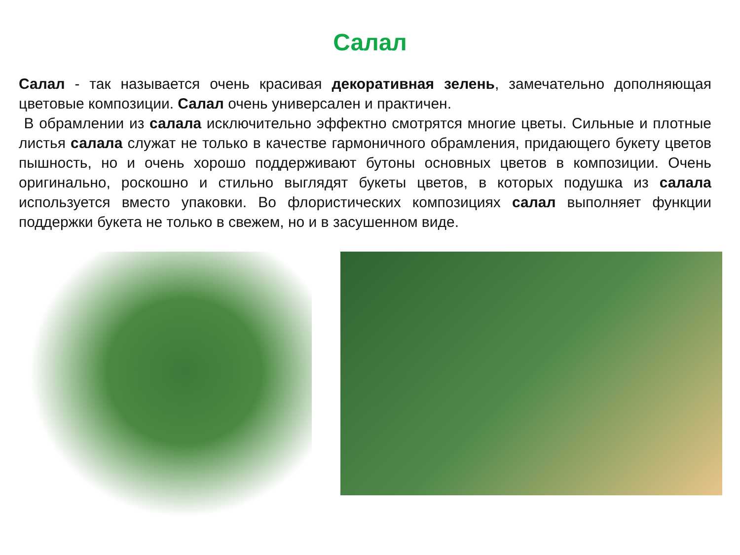Салал
Салал - так называется очень красивая декоративная зелень, замечательно дополняющая цветовые композиции. Салал очень универсален и практичен.
В обрамлении из салала исключительно эффектно смотрятся многие цветы. Сильные и плотные листья салала служат не только в качестве гармоничного обрамления, придающего букету цветов пышность, но и очень хорошо поддерживают бутоны основных цветов в композиции. Очень оригинально, роскошно и стильно выглядят букеты цветов, в которых подушка из салала используется вместо упаковки. Во флористических композициях салал выполняет функции поддержки букета не только в свежем, но и в засушенном виде.